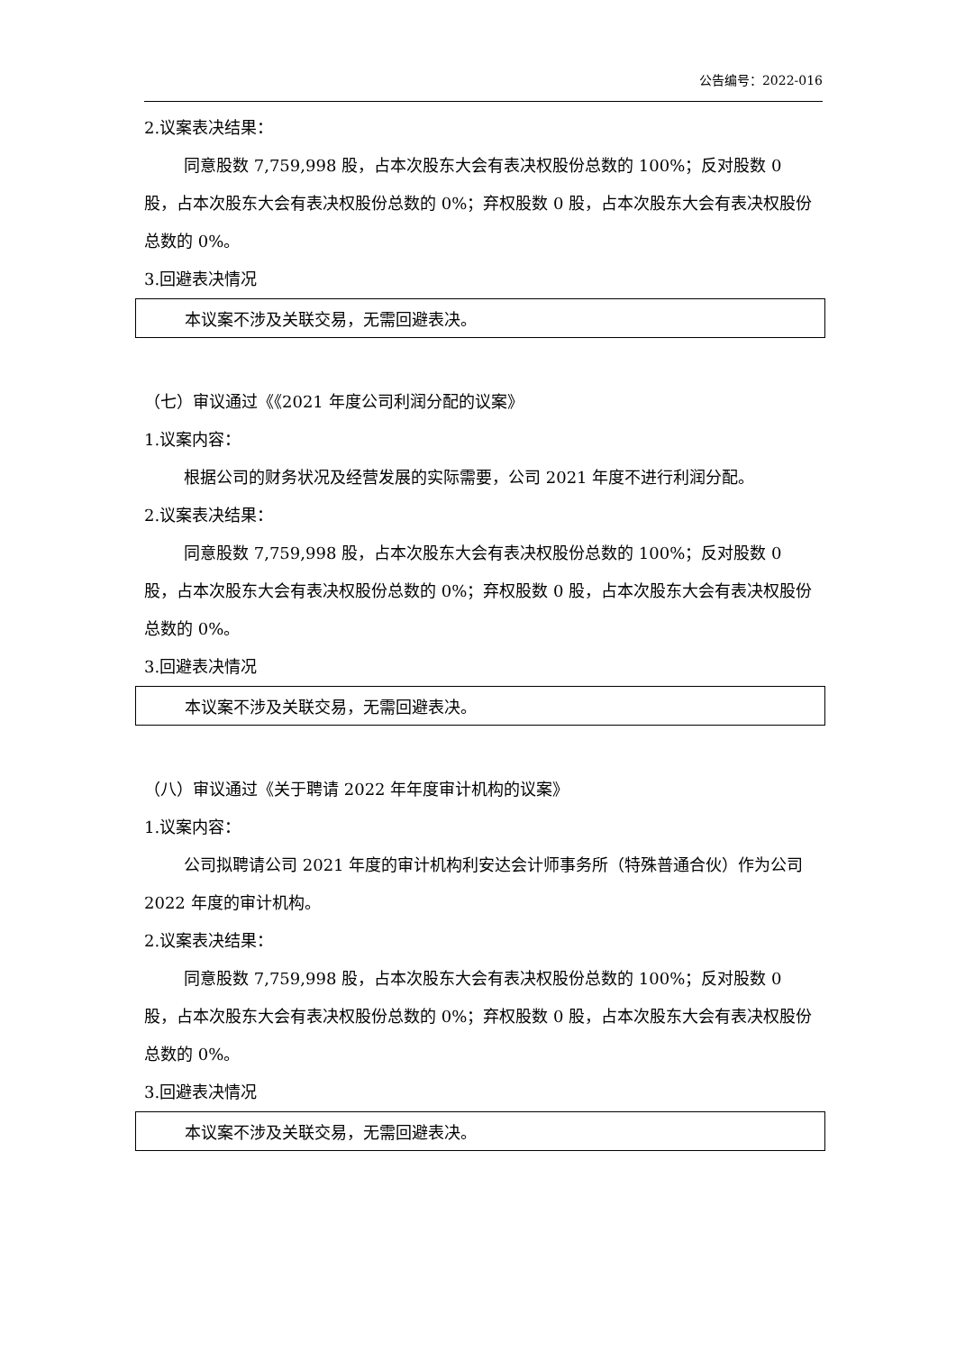公告编号：2022-016
2.议案表决结果：
同意股数 7,759,998 股，占本次股东大会有表决权股份总数的 100%；反对股数 0 股，占本次股东大会有表决权股份总数的 0%；弃权股数 0 股，占本次股东大会有表决权股份总数的 0%。
3.回避表决情况
| 本议案不涉及关联交易，无需回避表决。 |
（七）审议通过《《2021 年度公司利润分配的议案》
1.议案内容：
根据公司的财务状况及经营发展的实际需要，公司 2021 年度不进行利润分配。
2.议案表决结果：
同意股数 7,759,998 股，占本次股东大会有表决权股份总数的 100%；反对股数 0 股，占本次股东大会有表决权股份总数的 0%；弃权股数 0 股，占本次股东大会有表决权股份总数的 0%。
3.回避表决情况
| 本议案不涉及关联交易，无需回避表决。 |
（八）审议通过《关于聘请 2022 年年度审计机构的议案》
1.议案内容：
公司拟聘请公司 2021 年度的审计机构利安达会计师事务所（特殊普通合伙）作为公司 2022 年度的审计机构。
2.议案表决结果：
同意股数 7,759,998 股，占本次股东大会有表决权股份总数的 100%；反对股数 0 股，占本次股东大会有表决权股份总数的 0%；弃权股数 0 股，占本次股东大会有表决权股份总数的 0%。
3.回避表决情况
| 本议案不涉及关联交易，无需回避表决。 |